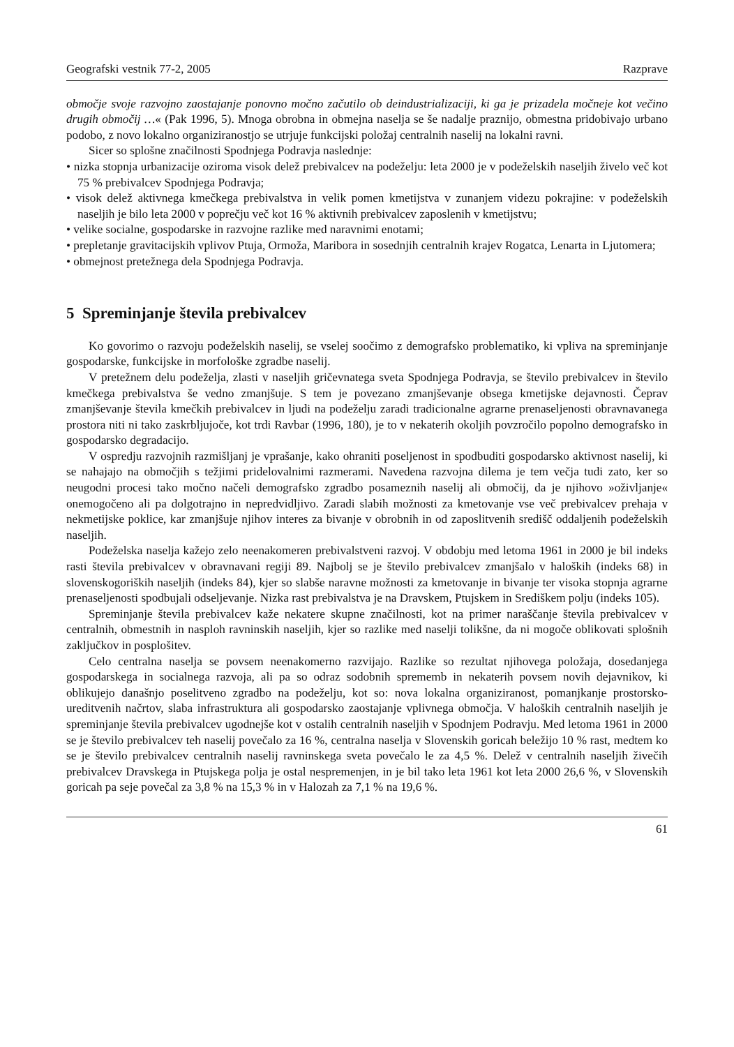Geografski vestnik 77-2, 2005 Razprave
območje svoje razvojno zaostajanje ponovno močno začutilo ob deindustrializaciji, ki ga je prizadela močneje kot večino drugih območij …« (Pak 1996, 5). Mnoga obrobna in obmejna naselja se še nadalje praznijo, obmestna pridobivajo urbano podobo, z novo lokalno organiziranostjo se utrjuje funkcijski položaj centralnih naselij na lokalni ravni.
Sicer so splošne značilnosti Spodnjega Podravja naslednje:
• nizka stopnja urbanizacije oziroma visok delež prebivalcev na podeželju: leta 2000 je v podeželskih naseljih živelo več kot 75 % prebivalcev Spodnjega Podravja;
• visok delež aktivnega kmečkega prebivalstva in velik pomen kmetijstva v zunanjem videzu pokrajine: v podeželskih naseljih je bilo leta 2000 v poprečju več kot 16 % aktivnih prebivalcev zaposlenih v kmetijstvu;
• velike socialne, gospodarske in razvojne razlike med naravnimi enotami;
• prepletanje gravitacijskih vplivov Ptuja, Ormoža, Maribora in sosednjih centralnih krajev Rogatca, Lenarta in Ljutomera;
• obmejnost pretežnega dela Spodnjega Podravja.
5 Spreminjanje števila prebivalcev
Ko govorimo o razvoju podeželskih naselij, se vselej soočimo z demografsko problematiko, ki vpliva na spreminjanje gospodarske, funkcijske in morfološke zgradbe naselij.
V pretežnem delu podeželja, zlasti v naseljih gričevnatega sveta Spodnjega Podravja, se število prebivalcev in število kmečkega prebivalstva še vedno zmanjšuje. S tem je povezano zmanjševanje obsega kmetijske dejavnosti. Čeprav zmanjševanje števila kmečkih prebivalcev in ljudi na podeželju zaradi tradicionalne agrarne prenaseljenosti obravnavanega prostora niti ni tako zaskrbljujoče, kot trdi Ravbar (1996, 180), je to v nekaterih okoljih povzročilo popolno demografsko in gospodarsko degradacijo.
V ospredju razvojnih razmišljanj je vprašanje, kako ohraniti poseljenost in spodbuditi gospodarsko aktivnost naselij, ki se nahajajo na območjih s težjimi pridelovalnimi razmerami. Navedena razvojna dilema je tem večja tudi zato, ker so neugodni procesi tako močno načeli demografsko zgradbo posameznih naselij ali območij, da je njihovo »oživljanje« onemogočeno ali pa dolgotrajno in nepredvidljivo. Zaradi slabih možnosti za kmetovanje vse več prebivalcev prehaja v nekmetijske poklice, kar zmanjšuje njihov interes za bivanje v obrobnih in od zaposlitvenih središč oddaljenih podeželskih naseljih.
Podeželska naselja kažejo zelo neenakomeren prebivalstveni razvoj. V obdobju med letoma 1961 in 2000 je bil indeks rasti števila prebivalcev v obravnavani regiji 89. Najbolj se je število prebivalcev zmanjšalo v haloških (indeks 68) in slovenskogoriških naseljih (indeks 84), kjer so slabše naravne možnosti za kmetovanje in bivanje ter visoka stopnja agrarne prenaseljenosti spodbujali odseljevanje. Nizka rast prebivalstva je na Dravskem, Ptujskem in Središkem polju (indeks 105).
Spreminjanje števila prebivalcev kaže nekatere skupne značilnosti, kot na primer naraščanje števila prebivalcev v centralnih, obmestnih in nasploh ravninskih naseljih, kjer so razlike med naselji tolikšne, da ni mogoče oblikovati splošnih zaključkov in posplošitev.
Celo centralna naselja se povsem neenakomerno razvijajo. Razlike so rezultat njihovega položaja, dosedanjega gospodarskega in socialnega razvoja, ali pa so odraz sodobnih sprememb in nekaterih povsem novih dejavnikov, ki oblikujejo današnjo poselitveno zgradbo na podeželju, kot so: nova lokalna organiziranost, pomanjkanje prostorsko-ureditvenih načrtov, slaba infrastruktura ali gospodarsko zaostajanje vplivnega območja. V haloških centralnih naseljih je spreminjanje števila prebivalcev ugodnejše kot v ostalih centralnih naseljih v Spodnjem Podravju. Med letoma 1961 in 2000 se je število prebivalcev teh naselij povečalo za 16 %, centralna naselja v Slovenskih goricah beležijo 10 % rast, medtem ko se je število prebivalcev centralnih naselij ravninskega sveta povečalo le za 4,5 %. Delež v centralnih naseljih živečih prebivalcev Dravskega in Ptujskega polja je ostal nespremenjen, in je bil tako leta 1961 kot leta 2000 26,6 %, v Slovenskih goricah pa seje povečal za 3,8 % na 15,3 % in v Halozah za 7,1 % na 19,6 %.
61